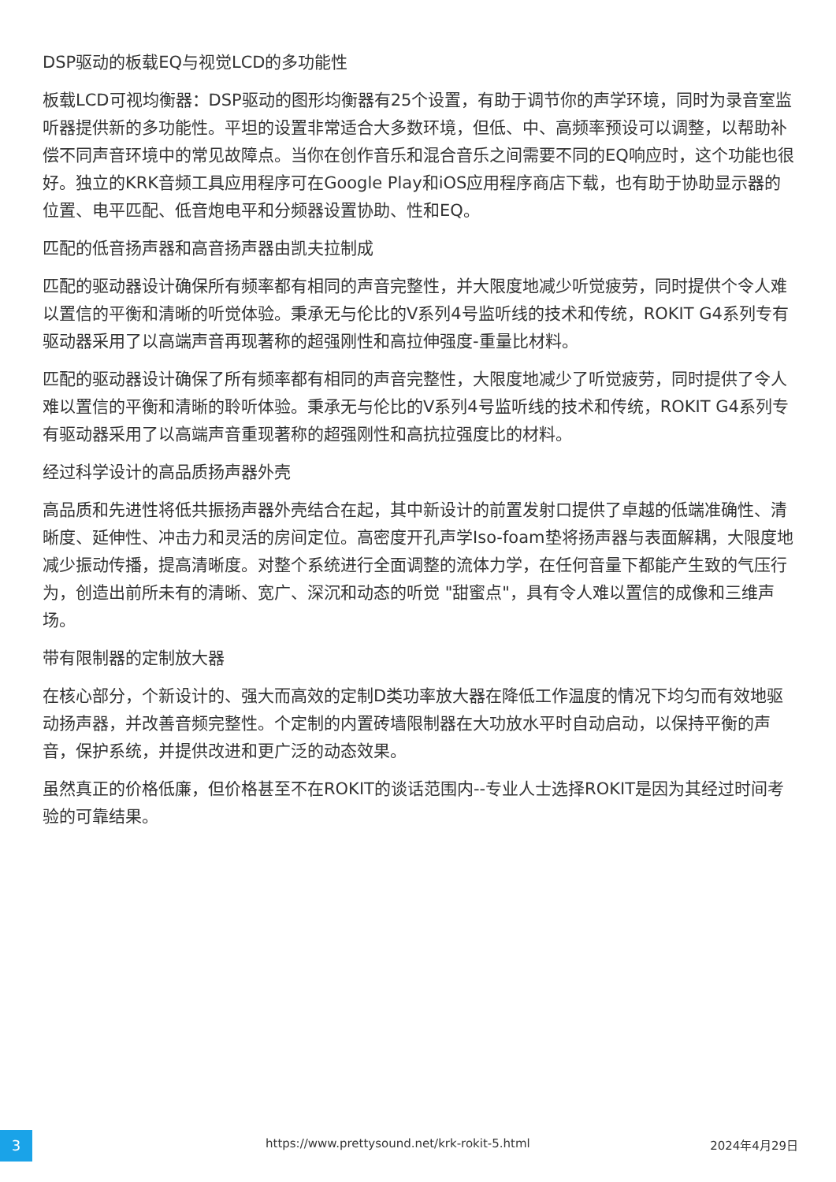DSP驱动的板载EQ与视觉LCD的多功能性
板载LCD可视均衡器：DSP驱动的图形均衡器有25个设置，有助于调节你的声学环境，同时为录音室监听器提供新的多功能性。平坦的设置非常适合大多数环境，但低、中、高频率预设可以调整，以帮助补偿不同声音环境中的常见故障点。当你在创作音乐和混合音乐之间需要不同的EQ响应时，这个功能也很好。独立的KRK音频工具应用程序可在Google Play和iOS应用程序商店下载，也有助于协助显示器的位置、电平匹配、低音炮电平和分频器设置协助、性和EQ。
匹配的低音扬声器和高音扬声器由凯夫拉制成
匹配的驱动器设计确保所有频率都有相同的声音完整性，并大限度地减少听觉疲劳，同时提供个令人难以置信的平衡和清晰的听觉体验。秉承无与伦比的V系列4号监听线的技术和传统，ROKIT G4系列专有驱动器采用了以高端声音再现著称的超强刚性和高拉伸强度-重量比材料。
匹配的驱动器设计确保了所有频率都有相同的声音完整性，大限度地减少了听觉疲劳，同时提供了令人难以置信的平衡和清晰的聆听体验。秉承无与伦比的V系列4号监听线的技术和传统，ROKIT G4系列专有驱动器采用了以高端声音重现著称的超强刚性和高抗拉强度比的材料。
经过科学设计的高品质扬声器外壳
高品质和先进性将低共振扬声器外壳结合在起，其中新设计的前置发射口提供了卓越的低端准确性、清晰度、延伸性、冲击力和灵活的房间定位。高密度开孔声学Iso-foam垫将扬声器与表面解耦，大限度地减少振动传播，提高清晰度。对整个系统进行全面调整的流体力学，在任何音量下都能产生致的气压行为，创造出前所未有的清晰、宽广、深沉和动态的听觉 "甜蜜点"，具有令人难以置信的成像和三维声场。
带有限制器的定制放大器
在核心部分，个新设计的、强大而高效的定制D类功率放大器在降低工作温度的情况下均匀而有效地驱动扬声器，并改善音频完整性。个定制的内置砖墙限制器在大功放水平时自动启动，以保持平衡的声音，保护系统，并提供改进和更广泛的动态效果。
虽然真正的价格低廉，但价格甚至不在ROKIT的谈话范围内--专业人士选择ROKIT是因为其经过时间考验的可靠结果。
3 https://www.prettysound.net/krk-rokit-5.html 2024年4月29日